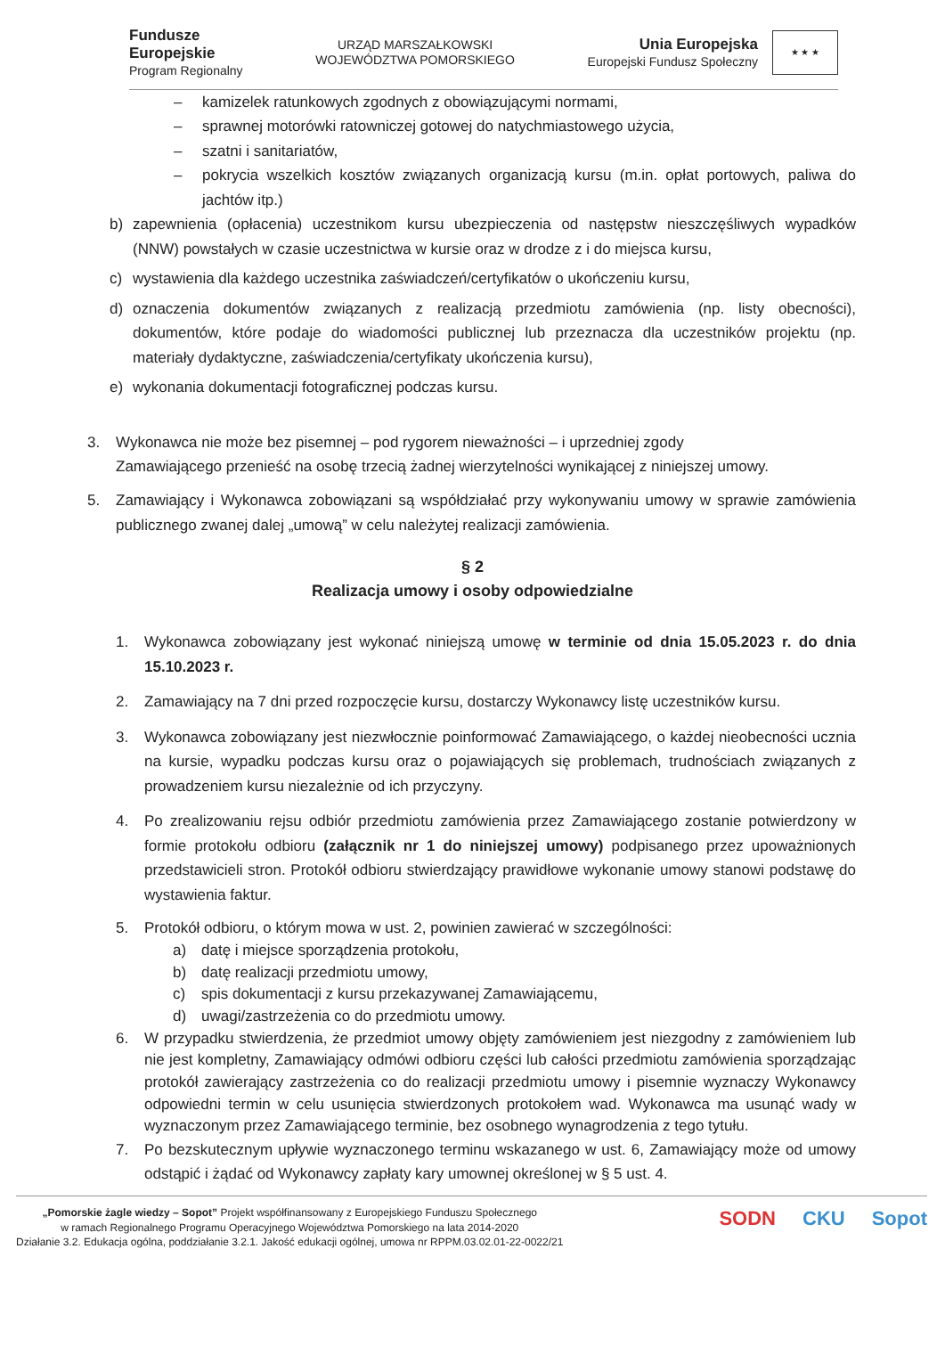Fundusze
Europejskie
Program Regionalny
URZĄD MARSZAŁKOWSKI
WOJEWÓDZTWA POMORSKIEGO
Unia Europejska
Europejski Fundusz Społeczny
★ ★ ★
– kamizelek ratunkowych zgodnych z obowiązującymi normami,
– sprawnej motorówki ratowniczej gotowej do natychmiastowego użycia,
– szatni i sanitariatów,
– pokrycia wszelkich kosztów związanych organizacją kursu (m.in. opłat portowych, paliwa do jachtów itp.)
b) zapewnienia (opłacenia) uczestnikom kursu ubezpieczenia od następstw nieszczęśliwych wypadków (NNW) powstałych w czasie uczestnictwa w kursie oraz w drodze z i do miejsca kursu,
c) wystawienia dla każdego uczestnika zaświadczeń/certyfikatów o ukończeniu kursu,
d) oznaczenia dokumentów związanych z realizacją przedmiotu zamówienia (np. listy obecności), dokumentów, które podaje do wiadomości publicznej lub przeznacza dla uczestników projektu (np. materiały dydaktyczne, zaświadczenia/certyfikaty ukończenia kursu),
e) wykonania dokumentacji fotograficznej podczas kursu.
3. Wykonawca nie może bez pisemnej – pod rygorem nieważności – i uprzedniej zgody
Zamawiającego przenieść na osobę trzecią żadnej wierzytelności wynikającej z niniejszej umowy.
5. Zamawiający i Wykonawca zobowiązani są współdziałać przy wykonywaniu umowy w sprawie zamówienia publicznego zwanej dalej „umową” w celu należytej realizacji zamówienia.
§ 2
Realizacja umowy i osoby odpowiedzialne
1. Wykonawca zobowiązany jest wykonać niniejszą umowę w terminie od dnia 15.05.2023 r. do dnia 15.10.2023 r.
2. Zamawiający na 7 dni przed rozpoczęcie kursu, dostarczy Wykonawcy listę uczestników kursu.
3. Wykonawca zobowiązany jest niezwłocznie poinformować Zamawiającego, o każdej nieobecności ucznia na kursie, wypadku podczas kursu oraz o pojawiających się problemach, trudnościach związanych z prowadzeniem kursu niezależnie od ich przyczyny.
4. Po zrealizowaniu rejsu odbiór przedmiotu zamówienia przez Zamawiającego zostanie potwierdzony w formie protokołu odbioru (załącznik nr 1 do niniejszej umowy) podpisanego przez upoważnionych przedstawicieli stron. Protokół odbioru stwierdzający prawidłowe wykonanie umowy stanowi podstawę do wystawienia faktur.
5. Protokół odbioru, o którym mowa w ust. 2, powinien zawierać w szczególności:
a) datę i miejsce sporządzenia protokołu,
b) datę realizacji przedmiotu umowy,
c) spis dokumentacji z kursu przekazywanej Zamawiającemu,
d) uwagi/zastrzeżenia co do przedmiotu umowy.
6. W przypadku stwierdzenia, że przedmiot umowy objęty zamówieniem jest niezgodny z zamówieniem lub nie jest kompletny, Zamawiający odmówi odbioru części lub całości przedmiotu zamówienia sporządzając protokół zawierający zastrzeżenia co do realizacji przedmiotu umowy i pisemnie wyznaczy Wykonawcy odpowiedni termin w celu usunięcia stwierdzonych protokołem wad. Wykonawca ma usunąć wady w wyznaczonym przez Zamawiającego terminie, bez osobnego wynagrodzenia z tego tytułu.
7. Po bezskutecznym upływie wyznaczonego terminu wskazanego w ust. 6, Zamawiający może od umowy odstąpić i żądać od Wykonawcy zapłaty kary umownej określonej w § 5 ust. 4.
„Pomorskie żagle wiedzy – Sopot” Projekt współfinansowany z Europejskiego Funduszu Społecznego
w ramach Regionalnego Programu Operacyjnego Województwa Pomorskiego na lata 2014-2020
Działanie 3.2. Edukacja ogólna, poddziałanie 3.2.1. Jakość edukacji ogólnej, umowa nr RPPM.03.02.01-22-0022/21
SODN CKU Sopot